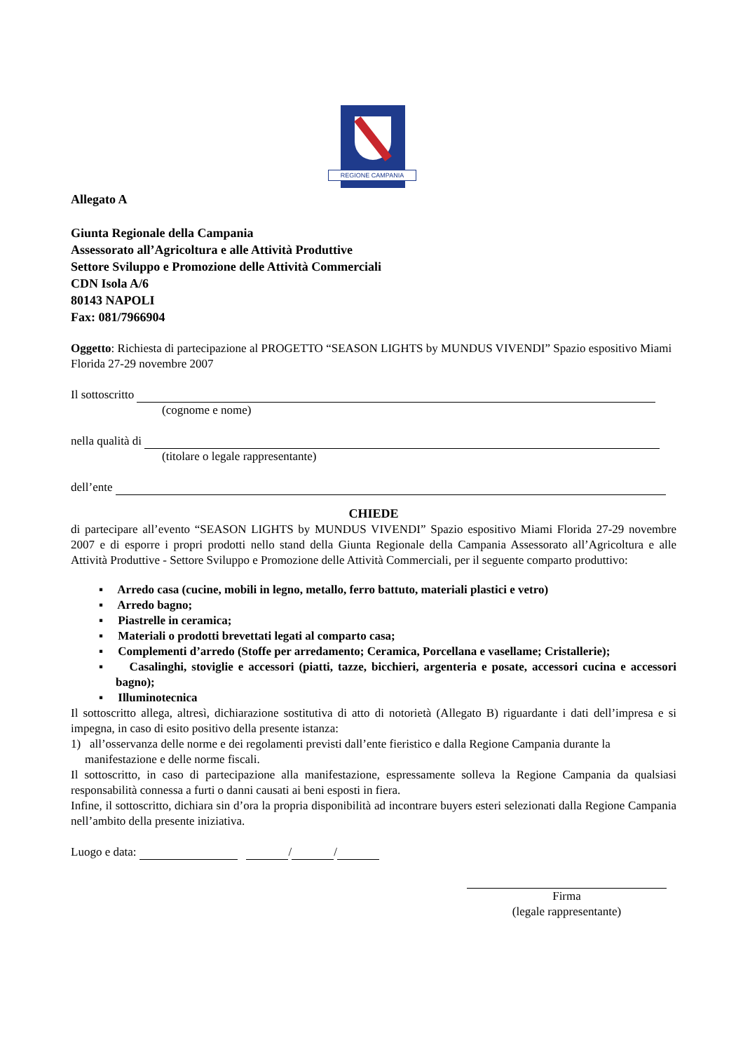REGIONE CAMPANIA
Allegato A
Giunta Regionale della Campania
Assessorato all’Agricoltura e alle Attività Produttive
Settore Sviluppo e Promozione delle Attività Commerciali
CDN Isola A/6
80143 NAPOLI
Fax: 081/7966904
Oggetto: Richiesta di partecipazione al PROGETTO “SEASON LIGHTS by MUNDUS VIVENDI” Spazio espositivo Miami Florida 27-29 novembre 2007
Il sottoscritto
(cognome e nome)
nella qualità di
(titolare o legale rappresentante)
dell’ente
CHIEDE
di partecipare all’evento “SEASON LIGHTS by MUNDUS VIVENDI” Spazio espositivo Miami Florida 27-29 novembre 2007 e di esporre i propri prodotti nello stand della Giunta Regionale della Campania Assessorato all’Agricoltura e alle Attività Produttive - Settore Sviluppo e Promozione delle Attività Commerciali, per il seguente comparto produttivo:
▪ Arredo casa (cucine, mobili in legno, metallo, ferro battuto, materiali plastici e vetro)
▪ Arredo bagno;
▪ Piastrelle in ceramica;
▪ Materiali o prodotti brevettati legati al comparto casa;
▪ Complementi d’arredo (Stoffe per arredamento; Ceramica, Porcellana e vasellame; Cristallerie);
▪ Casalinghi, stoviglie e accessori (piatti, tazze, bicchieri, argenteria e posate, accessori cucina e accessori bagno);
▪ Illuminotecnica
Il sottoscritto allega, altresì, dichiarazione sostitutiva di atto di notorietà (Allegato B) riguardante i dati dell’impresa e si impegna, in caso di esito positivo della presente istanza:
1) all’osservanza delle norme e dei regolamenti previsti dall’ente fieristico e dalla Regione Campania durante la manifestazione e delle norme fiscali.
Il sottoscritto, in caso di partecipazione alla manifestazione, espressamente solleva la Regione Campania da qualsiasi responsabilità connessa a furti o danni causati ai beni esposti in fiera.
Infine, il sottoscritto, dichiara sin d’ora la propria disponibilità ad incontrare buyers esteri selezionati dalla Regione Campania nell’ambito della presente iniziativa.
Luogo e data: / /
Firma
(legale rappresentante)